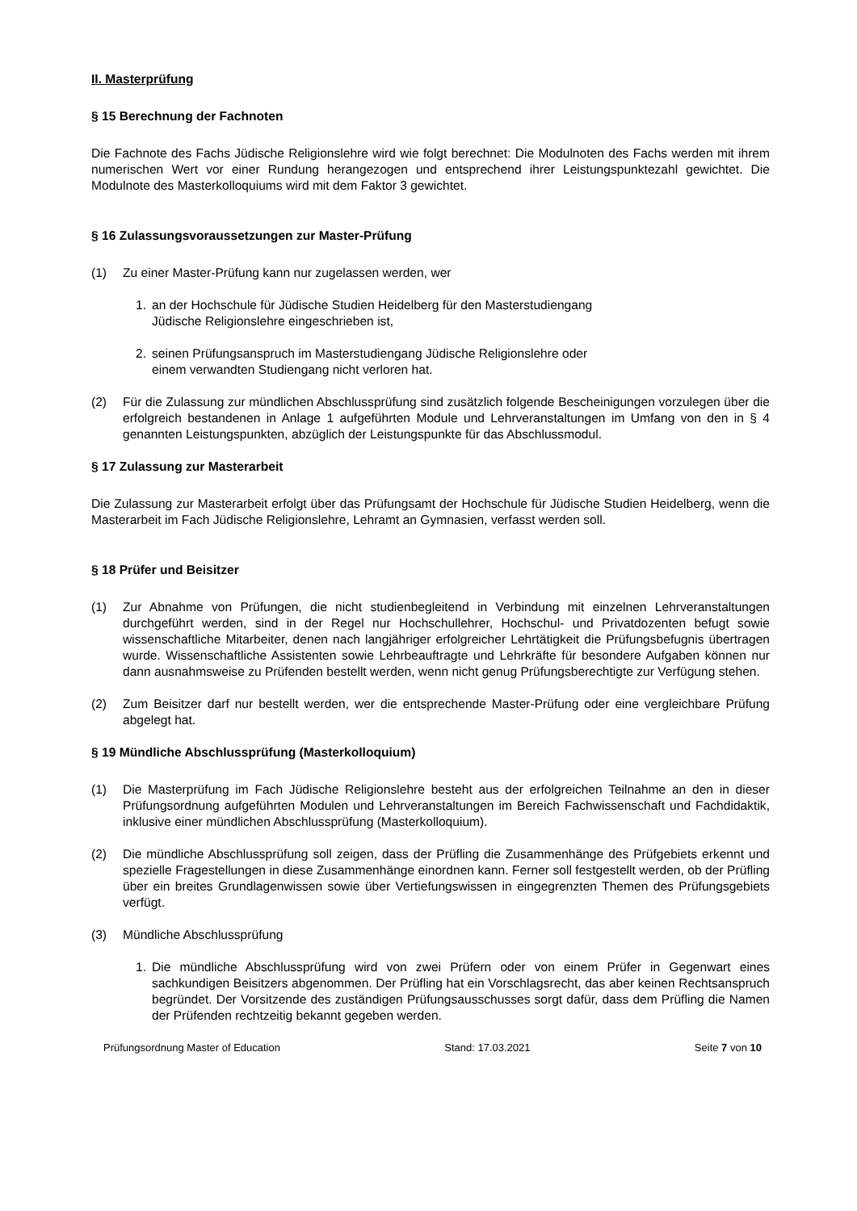II. Masterprüfung
§ 15 Berechnung der Fachnoten
Die Fachnote des Fachs Jüdische Religionslehre wird wie folgt berechnet: Die Modulnoten des Fachs werden mit ihrem numerischen Wert vor einer Rundung herangezogen und entsprechend ihrer Leistungspunktezahl gewichtet. Die Modulnote des Masterkolloquiums wird mit dem Faktor 3 gewichtet.
§ 16 Zulassungsvoraussetzungen zur Master-Prüfung
(1) Zu einer Master-Prüfung kann nur zugelassen werden, wer
1. an der Hochschule für Jüdische Studien Heidelberg für den Masterstudiengang
Jüdische Religionslehre eingeschrieben ist,
2. seinen Prüfungsanspruch im Masterstudiengang Jüdische Religionslehre oder
einem verwandten Studiengang nicht verloren hat.
(2) Für die Zulassung zur mündlichen Abschlussprüfung sind zusätzlich folgende Bescheinigungen vorzulegen über die erfolgreich bestandenen in Anlage 1 aufgeführten Module und Lehrveranstaltungen im Umfang von den in § 4 genannten Leistungspunkten, abzüglich der Leistungspunkte für das Abschlussmodul.
§ 17 Zulassung zur Masterarbeit
Die Zulassung zur Masterarbeit erfolgt über das Prüfungsamt der Hochschule für Jüdische Studien Heidelberg, wenn die Masterarbeit im Fach Jüdische Religionslehre, Lehramt an Gymnasien, verfasst werden soll.
§ 18 Prüfer und Beisitzer
(1) Zur Abnahme von Prüfungen, die nicht studienbegleitend in Verbindung mit einzelnen Lehrveranstaltungen durchgeführt werden, sind in der Regel nur Hochschullehrer, Hochschul- und Privatdozenten befugt sowie wissenschaftliche Mitarbeiter, denen nach langjähriger erfolgreicher Lehrtätigkeit die Prüfungsbefugnis übertragen wurde. Wissenschaftliche Assistenten sowie Lehrbeauftragte und Lehrkräfte für besondere Aufgaben können nur dann ausnahmsweise zu Prüfenden bestellt werden, wenn nicht genug Prüfungsberechtigte zur Verfügung stehen.
(2) Zum Beisitzer darf nur bestellt werden, wer die entsprechende Master-Prüfung oder eine vergleichbare Prüfung abgelegt hat.
§ 19 Mündliche Abschlussprüfung (Masterkolloquium)
(1) Die Masterprüfung im Fach Jüdische Religionslehre besteht aus der erfolgreichen Teilnahme an den in dieser Prüfungsordnung aufgeführten Modulen und Lehrveranstaltungen im Bereich Fachwissenschaft und Fachdidaktik, inklusive einer mündlichen Abschlussprüfung (Masterkolloquium).
(2) Die mündliche Abschlussprüfung soll zeigen, dass der Prüfling die Zusammenhänge des Prüfgebiets erkennt und spezielle Fragestellungen in diese Zusammenhänge einordnen kann. Ferner soll festgestellt werden, ob der Prüfling über ein breites Grundlagenwissen sowie über Vertiefungswissen in eingegrenzten Themen des Prüfungsgebiets verfügt.
(3) Mündliche Abschlussprüfung
1. Die mündliche Abschlussprüfung wird von zwei Prüfern oder von einem Prüfer in Gegenwart eines sachkundigen Beisitzers abgenommen. Der Prüfling hat ein Vorschlagsrecht, das aber keinen Rechtsanspruch begründet. Der Vorsitzende des zuständigen Prüfungsausschusses sorgt dafür, dass dem Prüfling die Namen der Prüfenden rechtzeitig bekannt gegeben werden.
Prüfungsordnung Master of Education Stand: 17.03.2021 Seite 7 von 10